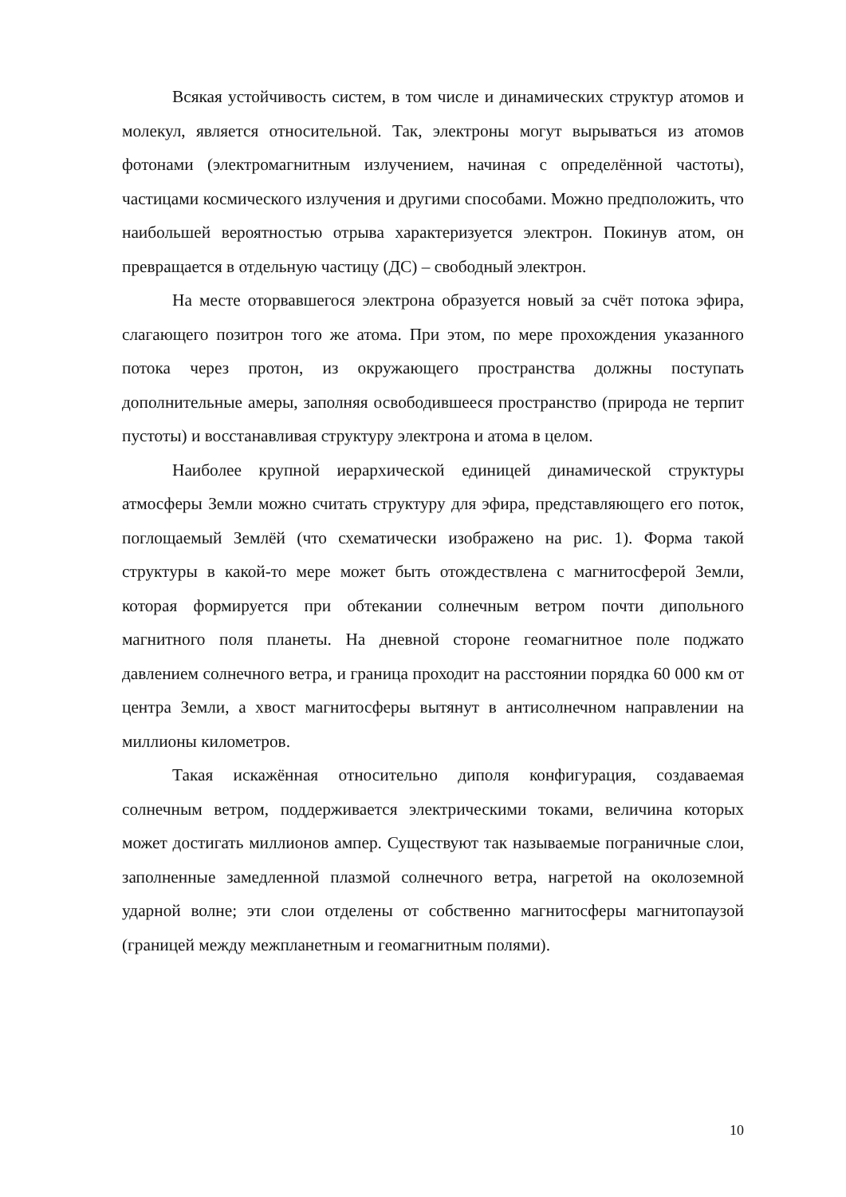Всякая устойчивость систем, в том числе и динамических структур атомов и молекул, является относительной. Так, электроны могут вырываться из атомов фотонами (электромагнитным излучением, начиная с определённой частоты), частицами космического излучения и другими способами. Можно предположить, что наибольшей вероятностью отрыва характеризуется электрон. Покинув атом, он превращается в отдельную частицу (ДС) – свободный электрон.
На месте оторвавшегося электрона образуется новый за счёт потока эфира, слагающего позитрон того же атома. При этом, по мере прохождения указанного потока через протон, из окружающего пространства должны поступать дополнительные амеры, заполняя освободившееся пространство (природа не терпит пустоты) и восстанавливая структуру электрона и атома в целом.
Наиболее крупной иерархической единицей динамической структуры атмосферы Земли можно считать структуру для эфира, представляющего его поток, поглощаемый Землёй (что схематически изображено на рис. 1). Форма такой структуры в какой-то мере может быть отождествлена с магнитосферой Земли, которая формируется при обтекании солнечным ветром почти дипольного магнитного поля планеты. На дневной стороне геомагнитное поле поджато давлением солнечного ветра, и граница проходит на расстоянии порядка 60 000 км от центра Земли, а хвост магнитосферы вытянут в антисолнечном направлении на миллионы километров.
Такая искажённая относительно диполя конфигурация, создаваемая солнечным ветром, поддерживается электрическими токами, величина которых может достигать миллионов ампер. Существуют так называемые пограничные слои, заполненные замедленной плазмой солнечного ветра, нагретой на околоземной ударной волне; эти слои отделены от собственно магнитосферы магнитопаузой (границей между межпланетным и геомагнитным полями).
10